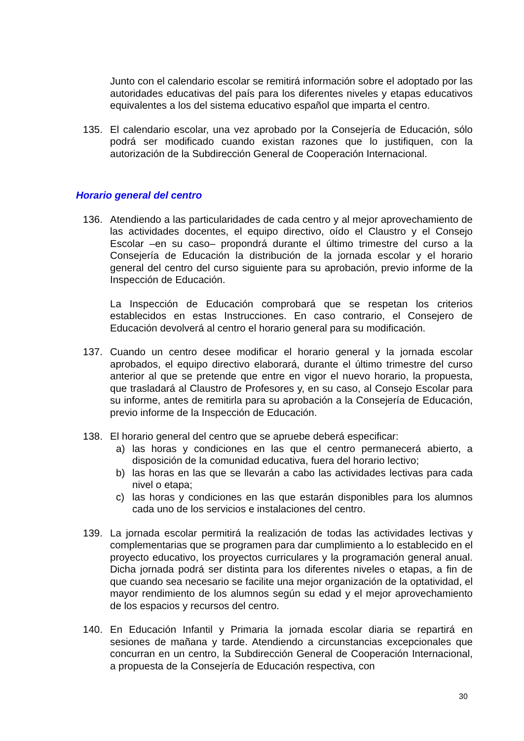Junto con el calendario escolar se remitirá información sobre el adoptado por las autoridades educativas del país para los diferentes niveles y etapas educativos equivalentes a los del sistema educativo español que imparta el centro.
135. El calendario escolar, una vez aprobado por la Consejería de Educación, sólo podrá ser modificado cuando existan razones que lo justifiquen, con la autorización de la Subdirección General de Cooperación Internacional.
Horario general del centro
136. Atendiendo a las particularidades de cada centro y al mejor aprovechamiento de las actividades docentes, el equipo directivo, oído el Claustro y el Consejo Escolar –en su caso– propondrá durante el último trimestre del curso a la Consejería de Educación la distribución de la jornada escolar y el horario general del centro del curso siguiente para su aprobación, previo informe de la Inspección de Educación.
La Inspección de Educación comprobará que se respetan los criterios establecidos en estas Instrucciones. En caso contrario, el Consejero de Educación devolverá al centro el horario general para su modificación.
137. Cuando un centro desee modificar el horario general y la jornada escolar aprobados, el equipo directivo elaborará, durante el último trimestre del curso anterior al que se pretende que entre en vigor el nuevo horario, la propuesta, que trasladará al Claustro de Profesores y, en su caso, al Consejo Escolar para su informe, antes de remitirla para su aprobación a la Consejería de Educación, previo informe de la Inspección de Educación.
138. El horario general del centro que se apruebe deberá especificar:
a) las horas y condiciones en las que el centro permanecerá abierto, a disposición de la comunidad educativa, fuera del horario lectivo;
b) las horas en las que se llevarán a cabo las actividades lectivas para cada nivel o etapa;
c) las horas y condiciones en las que estarán disponibles para los alumnos cada uno de los servicios e instalaciones del centro.
139. La jornada escolar permitirá la realización de todas las actividades lectivas y complementarias que se programen para dar cumplimiento a lo establecido en el proyecto educativo, los proyectos curriculares y la programación general anual. Dicha jornada podrá ser distinta para los diferentes niveles o etapas, a fin de que cuando sea necesario se facilite una mejor organización de la optatividad, el mayor rendimiento de los alumnos según su edad y el mejor aprovechamiento de los espacios y recursos del centro.
140. En Educación Infantil y Primaria la jornada escolar diaria se repartirá en sesiones de mañana y tarde. Atendiendo a circunstancias excepcionales que concurran en un centro, la Subdirección General de Cooperación Internacional, a propuesta de la Consejería de Educación respectiva, con
30